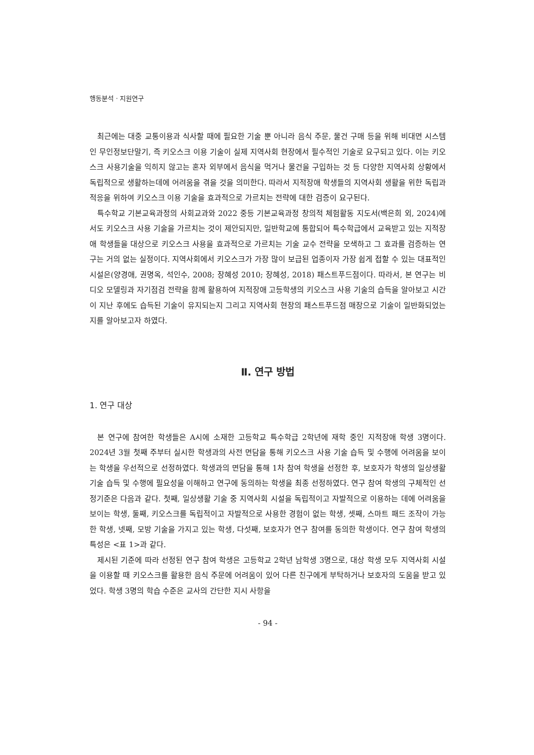행동분석 · 지원연구
최근에는 대중 교통이용과 식사할 때에 필요한 기술 뿐 아니라 음식 주문, 물건 구매 등을 위해 비대면 시스템인 무인정보단말기, 즉 키오스크 이용 기술이 실제 지역사회 현장에서 필수적인 기술로 요구되고 있다. 이는 키오스크 사용기술을 익히지 않고는 혼자 외부에서 음식을 먹거나 물건을 구입하는 것 등 다양한 지역사회 상황에서 독립적으로 생활하는데에 어려움을 겪을 것을 의미한다. 따라서 지적장애 학생들의 지역사회 생활을 위한 독립과 적응을 위하여 키오스크 이용 기술을 효과적으로 가르치는 전략에 대한 검증이 요구된다.
특수학교 기본교육과정의 사회교과와 2022 중등 기본교육과정 창의적 체험활동 지도서(백은희 외, 2024)에서도 키오스크 사용 기술을 가르치는 것이 제안되지만, 일반학교에 통합되어 특수학급에서 교육받고 있는 지적장애 학생들을 대상으로 키오스크 사용을 효과적으로 가르치는 기술 교수 전략을 모색하고 그 효과를 검증하는 연구는 거의 없는 실정이다. 지역사회에서 키오스크가 가장 많이 보급된 업종이자 가장 쉽게 접할 수 있는 대표적인 시설은(양경애, 권명옥, 석인수, 2008; 장혜성 2010; 장혜성, 2018) 패스트푸드점이다. 따라서, 본 연구는 비디오 모델링과 자기점검 전략을 함께 활용하여 지적장애 고등학생의 키오스크 사용 기술의 습득을 알아보고 시간이 지난 후에도 습득된 기술이 유지되는지 그리고 지역사회 현장의 패스트푸드점 매장으로 기술이 일반화되었는지를 알아보고자 하였다.
Ⅱ. 연구 방법
1. 연구 대상
본 연구에 참여한 학생들은 A시에 소재한 고등학교 특수학급 2학년에 재학 중인 지적장애 학생 3명이다. 2024년 3월 첫째 주부터 실시한 학생과의 사전 면담을 통해 키오스크 사용 기술 습득 및 수행에 어려움을 보이는 학생을 우선적으로 선정하였다. 학생과의 면담을 통해 1차 참여 학생을 선정한 후, 보호자가 학생의 일상생활 기술 습득 및 수행에 필요성을 이해하고 연구에 동의하는 학생을 최종 선정하였다. 연구 참여 학생의 구체적인 선정기준은 다음과 같다. 첫째, 일상생활 기술 중 지역사회 시설을 독립적이고 자발적으로 이용하는 데에 어려움을 보이는 학생, 둘째, 키오스크를 독립적이고 자발적으로 사용한 경험이 없는 학생, 셋째, 스마트 패드 조작이 가능한 학생, 넷째, 모방 기술을 가지고 있는 학생, 다섯째, 보호자가 연구 참여를 동의한 학생이다. 연구 참여 학생의 특성은 <표 1>과 같다.
제시된 기준에 따라 선정된 연구 참여 학생은 고등학교 2학년 남학생 3명으로, 대상 학생 모두 지역사회 시설을 이용할 때 키오스크를 활용한 음식 주문에 어려움이 있어 다른 친구에게 부탁하거나 보호자의 도움을 받고 있었다. 학생 3명의 학습 수준은 교사의 간단한 지시 사항을
- 94 -